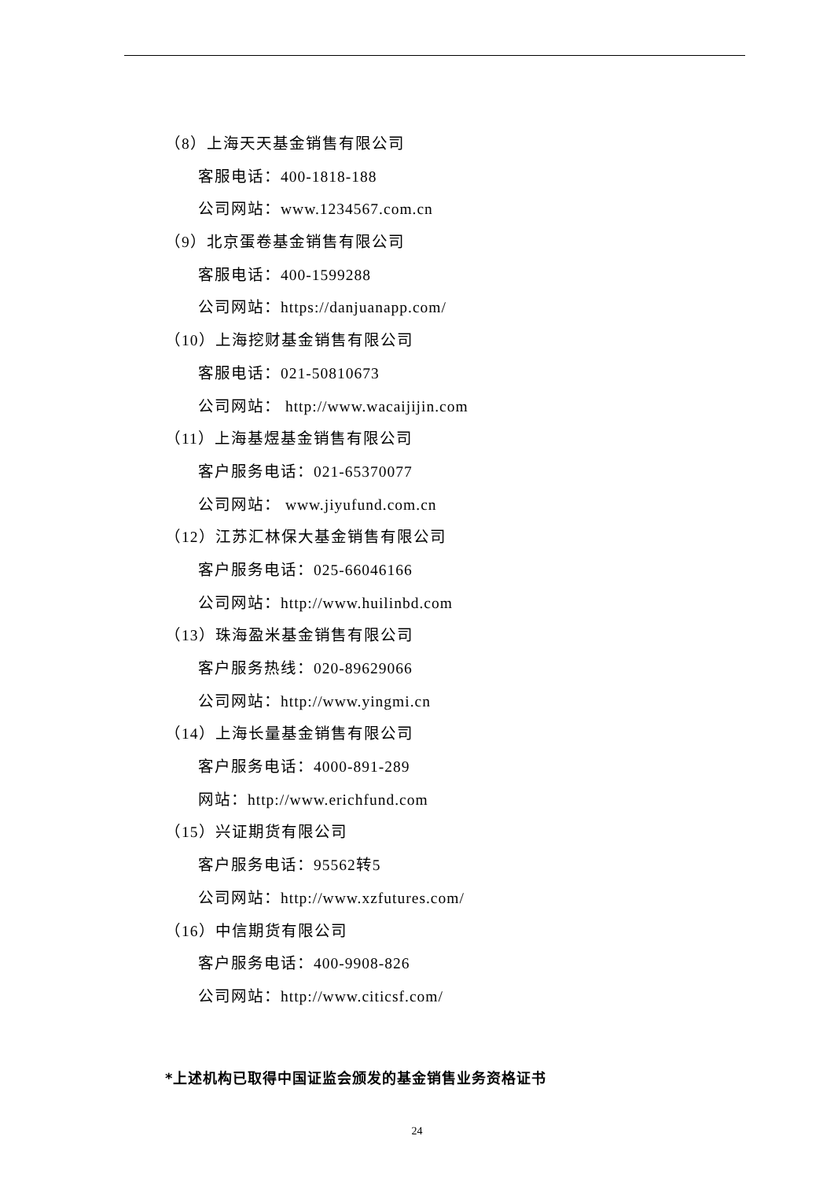（8）上海天天基金销售有限公司
客服电话：400-1818-188
公司网站：www.1234567.com.cn
（9）北京蛋卷基金销售有限公司
客服电话：400-1599288
公司网站：https://danjuanapp.com/
（10）上海挖财基金销售有限公司
客服电话：021-50810673
公司网站： http://www.wacaijijin.com
（11）上海基煜基金销售有限公司
客户服务电话：021-65370077
公司网站： www.jiyufund.com.cn
（12）江苏汇林保大基金销售有限公司
客户服务电话：025-66046166
公司网站：http://www.huilinbd.com
（13）珠海盈米基金销售有限公司
客户服务热线：020-89629066
公司网站：http://www.yingmi.cn
（14）上海长量基金销售有限公司
客户服务电话：4000-891-289
网站：http://www.erichfund.com
（15）兴证期货有限公司
客户服务电话：95562转5
公司网站：http://www.xzfutures.com/
（16）中信期货有限公司
客户服务电话：400-9908-826
公司网站：http://www.citicsf.com/
*上述机构已取得中国证监会颁发的基金销售业务资格证书
24